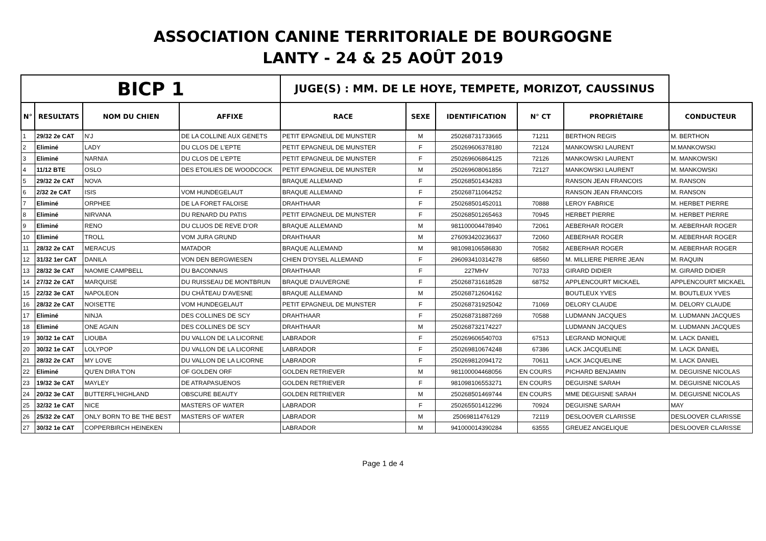ASSOCIATION CANINE TERRITORIALE DE BOURGOGNE
LANTY - 24 & 25 AOÛT 2019
| BICP 1 | | | | JUGE(S) : MM. DE LE HOYE, TEMPETE, MORIZOT, CAUSSINUS | | | | | |
| --- | --- | --- | --- | --- | --- | --- | --- | --- | --- |
| N° | RESULTATS | NOM DU CHIEN | AFFIXE | RACE | SEXE | IDENTIFICATION | N° CT | PROPRIÉTAIRE | CONDUCTEUR |
| 1 | 29/32 2e CAT | N'J | DE LA COLLINE AUX GENETS | PETIT EPAGNEUL DE MUNSTER | M | 250268731733665 | 71211 | BERTHON REGIS | M. BERTHON |
| 2 | Eliminé | LADY | DU CLOS DE L'EPTE | PETIT EPAGNEUL DE MUNSTER | F | 250269606378180 | 72124 | MANKOWSKI LAURENT | M.MANKOWSKI |
| 3 | Eliminé | NARNIA | DU CLOS DE L'EPTE | PETIT EPAGNEUL DE MUNSTER | F | 250269606864125 | 72126 | MANKOWSKI LAURENT | M. MANKOWSKI |
| 4 | 11/12 BTE | OSLO | DES ETOILIES DE WOODCOCK | PETIT EPAGNEUL DE MUNSTER | M | 250269608061856 | 72127 | MANKOWSKI LAURENT | M. MANKOWSKI |
| 5 | 29/32 2e CAT | NOVA | | BRAQUE ALLEMAND | F | 250268501434283 | | RANSON JEAN FRANCOIS | M. RANSON |
| 6 | 2/32 2e CAT | ISIS | VOM HUNDEGELAUT | BRAQUE ALLEMAND | F | 250268711064252 | | RANSON JEAN FRANCOIS | M. RANSON |
| 7 | Eliminé | ORPHEE | DE LA FORET FALOISE | DRAHTHAAR | F | 250268501452011 | 70888 | LEROY FABRICE | M. HERBET PIERRE |
| 8 | Eliminé | NIRVANA | DU RENARD DU PATIS | PETIT EPAGNEUL DE MUNSTER | F | 250268501265463 | 70945 | HERBET PIERRE | M. HERBET PIERRE |
| 9 | Eliminé | RENO | DU CLUOS DE REVE D'OR | BRAQUE ALLEMAND | M | 981100004478940 | 72061 | AEBERHAR ROGER | M. AEBERHAR ROGER |
| 10 | Eliminé | TROLL | VOM JURA GRUND | DRAHTHAAR | M | 276093420236637 | 72060 | AEBERHAR ROGER | M. AEBERHAR ROGER |
| 11 | 28/32 2e CAT | MERACUS | MATADOR | BRAQUE ALLEMAND | M | 981098106586830 | 70582 | AEBERHAR ROGER | M. AEBERHAR ROGER |
| 12 | 31/32 1er CAT | DANILA | VON DEN BERGWIESEN | CHIEN D'OYSEL ALLEMAND | F | 296093410314278 | 68560 | M. MILLIERE PIERRE JEAN | M. RAQUIN |
| 13 | 28/32 3e CAT | NAOMIE CAMPBELL | DU BACONNAIS | DRAHTHAAR | F | 227MHV | 70733 | GIRARD DIDIER | M. GIRARD DIDIER |
| 14 | 27/32 2e CAT | MARQUISE | DU RUISSEAU DE MONTBRUN | BRAQUE D'AUVERGNE | F | 250268731618528 | 68752 | APPLENCOURT MICKAEL | APPLENCOURT MICKAEL |
| 15 | 22/32 3e CAT | NAPOLEON | DU CHÂTEAU D'AVESNE | BRAQUE ALLEMAND | M | 250268712604162 | | BOUTLEUX YVES | M. BOUTLEUX YVES |
| 16 | 28/32 2e CAT | NOISETTE | VOM HUNDEGELAUT | PETIT EPAGNEUL DE MUNSTER | F | 250268731925042 | 71069 | DELORY CLAUDE | M. DELORY CLAUDE |
| 17 | Eliminé | NINJA | DES COLLINES DE SCY | DRAHTHAAR | F | 250268731887269 | 70588 | LUDMANN JACQUES | M. LUDMANN JACQUES |
| 18 | Eliminé | ONE AGAIN | DES COLLINES DE SCY | DRAHTHAAR | M | 250268732174227 | | LUDMANN JACQUES | M. LUDMANN JACQUES |
| 19 | 30/32 1e CAT | LIOUBA | DU VALLON DE LA LICORNE | LABRADOR | F | 250269606540703 | 67513 | LEGRAND MONIQUE | M. LACK DANIEL |
| 20 | 30/32 1e CAT | LOLYPOP | DU VALLON DE LA LICORNE | LABRADOR | F | 250269810674248 | 67386 | LACK JACQUELINE | M. LACK DANIEL |
| 21 | 28/32 2e CAT | MY LOVE | DU VALLON DE LA LICORNE | LABRADOR | F | 250269812094172 | 70611 | LACK JACQUELINE | M. LACK DANIEL |
| 22 | Eliminé | QU'EN DIRA T'ON | OF GOLDEN ORF | GOLDEN RETRIEVER | M | 981100004468056 | EN COURS | PICHARD BENJAMIN | M. DEGUISNE NICOLAS |
| 23 | 19/32 3e CAT | MAYLEY | DE ATRAPASUENOS | GOLDEN RETRIEVER | F | 981098106553271 | EN COURS | DEGUISNE SARAH | M. DEGUISNE NICOLAS |
| 24 | 20/32 3e CAT | BUTTERFL'HIGHLAND | OBSCURE BEAUTY | GOLDEN RETRIEVER | M | 250268501469744 | EN COURS | MME DEGUISNE SARAH | M. DEGUISNE NICOLAS |
| 25 | 32/32 1e CAT | NICE | MASTERS OF WATER | LABRADOR | F | 250265501412296 | 70924 | DEGUISNE SARAH | MAY |
| 26 | 25/32 2e CAT | ONLY BORN TO BE THE BEST | MASTERS OF WATER | LABRADOR | M | 25069811476129 | 72119 | DESLOOVER CLARISSE | DESLOOVER CLARISSE |
| 27 | 30/32 1e CAT | COPPERBIRCH HEINEKEN | | LABRADOR | M | 941000014390284 | 63555 | GREUEZ ANGELIQUE | DESLOOVER CLARISSE |
Page 1 de 4